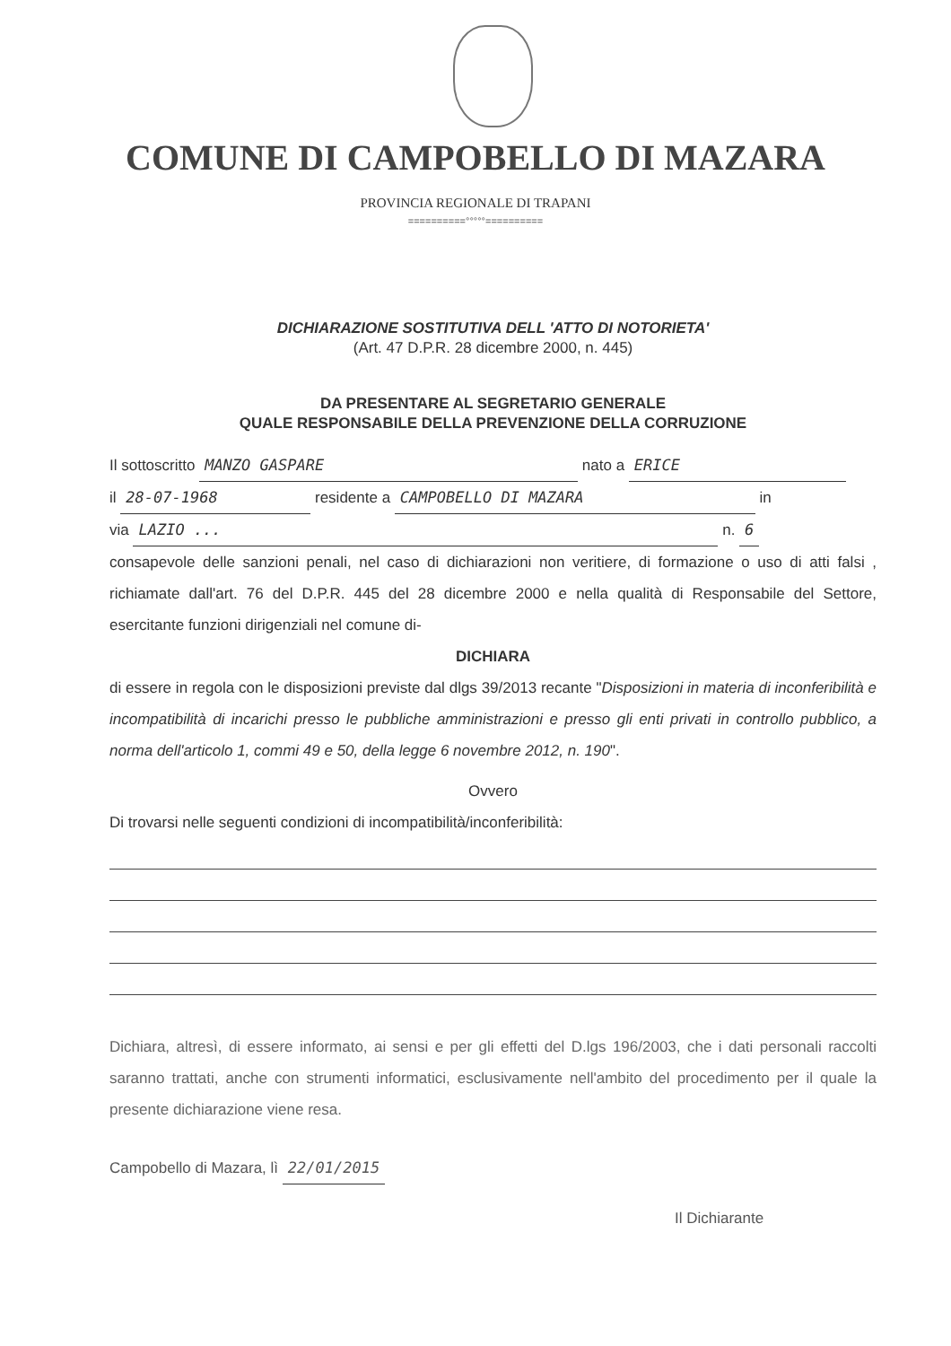COMUNE DI CAMPOBELLO DI MAZARA
PROVINCIA REGIONALE DI TRAPANI
==========°°°°°==========
DICHIARAZIONE SOSTITUTIVA DELL 'ATTO DI NOTORIETA'
(Art. 47 D.P.R. 28 dicembre 2000, n. 445)
DA PRESENTARE AL SEGRETARIO GENERALE
QUALE RESPONSABILE DELLA PREVENZIONE DELLA CORRUZIONE
Il sottoscritto MANZO GASPARE nato a ERICE
il 28-07-1968 residente a CAMPOBELLO DI MAZARA in
via LAZIO ... n. 6
consapevole delle sanzioni penali, nel caso di dichiarazioni non veritiere, di formazione o uso di atti falsi , richiamate dall'art. 76 del D.P.R. 445 del 28 dicembre 2000 e nella qualità di Responsabile del Settore, esercitante funzioni dirigenziali nel comune di-
DICHIARA
di essere in regola con le disposizioni previste dal dlgs 39/2013 recante "Disposizioni in materia di inconferibilità e incompatibilità di incarichi presso le pubbliche amministrazioni e presso gli enti privati in controllo pubblico, a norma dell'articolo 1, commi 49 e 50, della legge 6 novembre 2012, n. 190".
Ovvero
Di trovarsi nelle seguenti condizioni di incompatibilità/inconferibilità:
Dichiara, altresì, di essere informato, ai sensi e per gli effetti del D.lgs 196/2003, che i dati personali raccolti saranno trattati, anche con strumenti informatici, esclusivamente nell'ambito del procedimento per il quale la presente dichiarazione viene resa.
Campobello di Mazara, lì 22/01/2015
Il Dichiarante